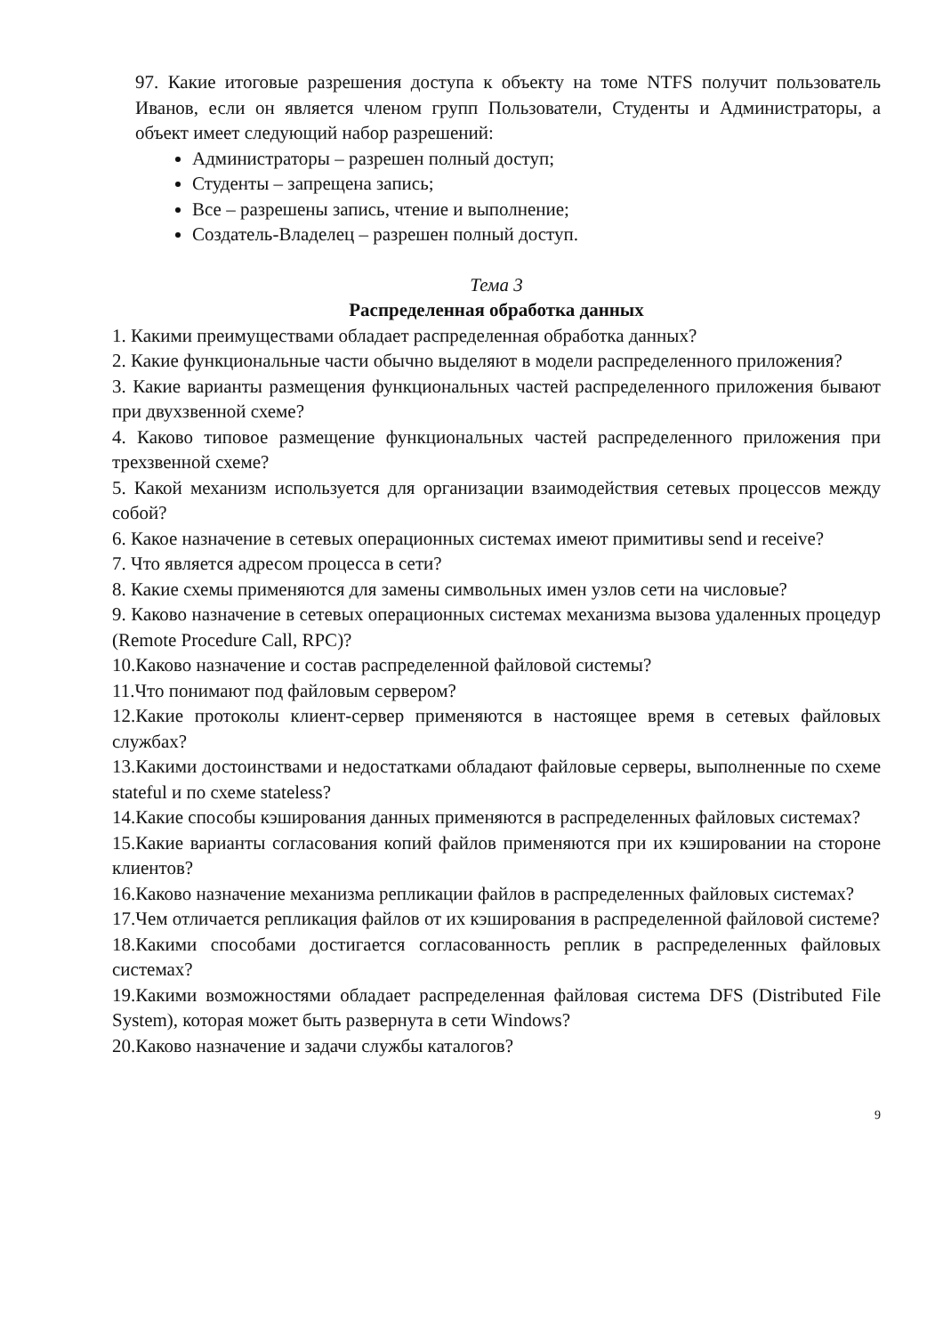97. Какие итоговые разрешения доступа к объекту на томе NTFS получит пользователь Иванов, если он является членом групп Пользователи, Студенты и Администраторы, а объект имеет следующий набор разрешений:
Администраторы – разрешен полный доступ;
Студенты – запрещена запись;
Все – разрешены запись, чтение и выполнение;
Создатель-Владелец – разрешен полный доступ.
Тема 3
Распределенная обработка данных
1. Какими преимуществами обладает распределенная обработка данных?
2. Какие функциональные части обычно выделяют в модели распределенного приложения?
3. Какие варианты размещения функциональных частей распределенного приложения бывают при двухзвенной схеме?
4. Каково типовое размещение функциональных частей распределенного приложения при трехзвенной схеме?
5. Какой механизм используется для организации взаимодействия сетевых процессов между собой?
6. Какое назначение в сетевых операционных системах имеют примитивы send и receive?
7. Что является адресом процесса в сети?
8. Какие схемы применяются для замены символьных имен узлов сети на числовые?
9. Каково назначение в сетевых операционных системах механизма вызова удаленных процедур (Remote Procedure Call, RPC)?
10.Каково назначение и состав распределенной файловой системы?
11.Что понимают под файловым сервером?
12.Какие протоколы клиент-сервер применяются в настоящее время в сетевых файловых службах?
13.Какими достоинствами и недостатками обладают файловые серверы, выполненные по схеме stateful и по схеме stateless?
14.Какие способы кэширования данных применяются в распределенных файловых системах?
15.Какие варианты согласования копий файлов применяются при их кэшировании на стороне клиентов?
16.Каково назначение механизма репликации файлов в распределенных файловых системах?
17.Чем отличается репликация файлов от их кэширования в распределенной файловой системе?
18.Какими способами достигается согласованность реплик в распределенных файловых системах?
19.Какими возможностями обладает распределенная файловая система DFS (Distributed File System), которая может быть развернута в сети Windows?
20.Каково назначение и задачи службы каталогов?
9